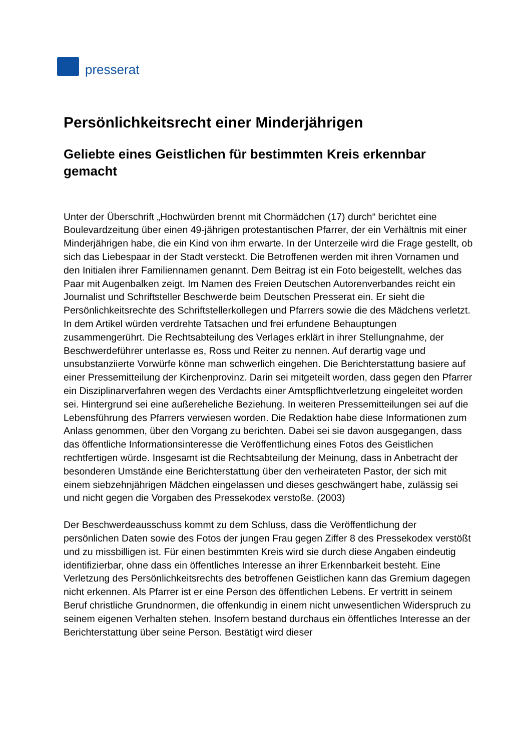presserat
Persönlichkeitsrecht einer Minderjährigen
Geliebte eines Geistlichen für bestimmten Kreis erkennbar gemacht
Unter der Überschrift „Hochwürden brennt mit Chormädchen (17) durch“ berichtet eine Boulevardzeitung über einen 49-jährigen protestantischen Pfarrer, der ein Verhältnis mit einer Minderjährigen habe, die ein Kind von ihm erwarte. In der Unterzeile wird die Frage gestellt, ob sich das Liebespaar in der Stadt versteckt. Die Betroffenen werden mit ihren Vornamen und den Initialen ihrer Familiennamen genannt. Dem Beitrag ist ein Foto beigestellt, welches das Paar mit Augenbalken zeigt. Im Namen des Freien Deutschen Autorenverbandes reicht ein Journalist und Schriftsteller Beschwerde beim Deutschen Presserat ein. Er sieht die Persönlichkeitsrechte des Schriftstellerkollegen und Pfarrers sowie die des Mädchens verletzt. In dem Artikel würden verdrehte Tatsachen und frei erfundene Behauptungen zusammengerührt. Die Rechtsabteilung des Verlages erklärt in ihrer Stellungnahme, der Beschwerdeführer unterlasse es, Ross und Reiter zu nennen. Auf derartig vage und unsubstanziierte Vorwürfe könne man schwerlich eingehen. Die Berichterstattung basiere auf einer Pressemitteilung der Kirchenprovinz. Darin sei mitgeteilt worden, dass gegen den Pfarrer ein Disziplinarverfahren wegen des Verdachts einer Amtspflichtverletzung eingeleitet worden sei. Hintergrund sei eine außereheliche Beziehung. In weiteren Pressemitteilungen sei auf die Lebensführung des Pfarrers verwiesen worden. Die Redaktion habe diese Informationen zum Anlass genommen, über den Vorgang zu berichten. Dabei sei sie davon ausgegangen, dass das öffentliche Informationsinteresse die Veröffentlichung eines Fotos des Geistlichen rechtfertigen würde. Insgesamt ist die Rechtsabteilung der Meinung, dass in Anbetracht der besonderen Umstände eine Berichterstattung über den verheirateten Pastor, der sich mit einem siebzehnjährigen Mädchen eingelassen und dieses geschwängert habe, zulässig sei und nicht gegen die Vorgaben des Pressekodex verstoße. (2003)
Der Beschwerdeausschuss kommt zu dem Schluss, dass die Veröffentlichung der persönlichen Daten sowie des Fotos der jungen Frau gegen Ziffer 8 des Pressekodex verstößt und zu missbilligen ist. Für einen bestimmten Kreis wird sie durch diese Angaben eindeutig identifizierbar, ohne dass ein öffentliches Interesse an ihrer Erkennbarkeit besteht. Eine Verletzung des Persönlichkeitsrechts des betroffenen Geistlichen kann das Gremium dagegen nicht erkennen. Als Pfarrer ist er eine Person des öffentlichen Lebens. Er vertritt in seinem Beruf christliche Grundnormen, die offenkundig in einem nicht unwesentlichen Widerspruch zu seinem eigenen Verhalten stehen. Insofern bestand durchaus ein öffentliches Interesse an der Berichterstattung über seine Person. Bestätigt wird dieser